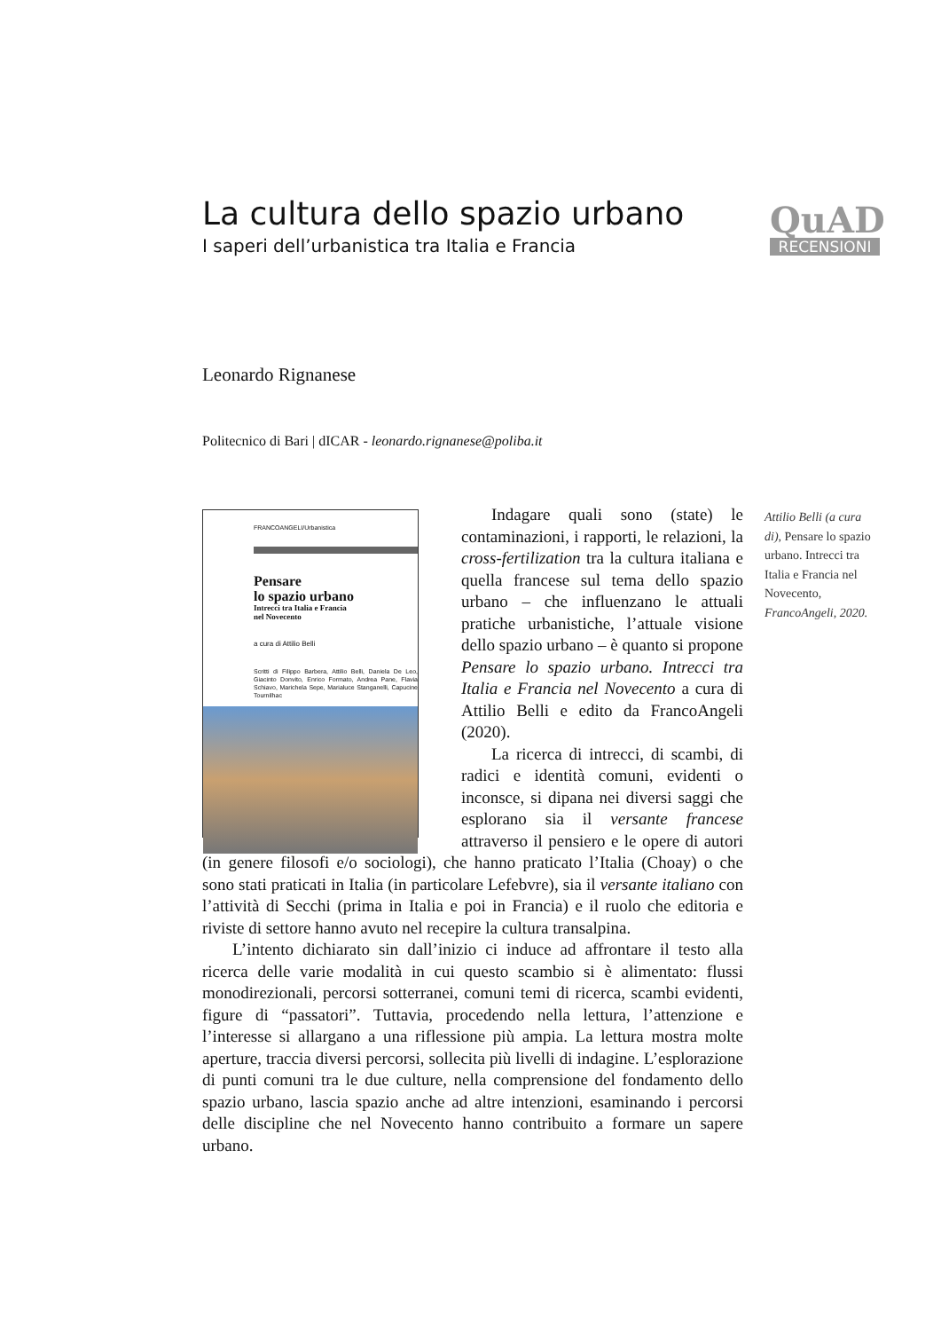La cultura dello spazio urbano
I saperi dell’urbanistica tra Italia e Francia
QuAD
RECENSIONI
Leonardo Rignanese
Politecnico di Bari | dICAR - leonardo.rignanese@poliba.it
Attilio Belli (a cura di), Pensare lo spazio urbano. Intrecci tra Italia e Francia nel Novecento, FrancoAngeli, 2020.
FRANCOANGELI/Urbanistica
Pensare
lo spazio urbano
Intrecci tra Italia e Francia
nel Novecento
a cura di Attilio Belli
Scritti di Filippo Barbera, Attilio Belli, Daniela De Leo, Giacinto Donvito, Enrico Formato, Andrea Pane, Flavia Schiavo, Marichela Sepe, Marialuce Stanganelli, Capucine Tournilhac
Indagare quali sono (state) le contaminazioni, i rapporti, le relazioni, la cross-fertilization tra la cultura italiana e quella francese sul tema dello spazio urbano – che influenzano le attuali pratiche urbanistiche, l’attuale visione dello spazio urbano – è quanto si propone Pensare lo spazio urbano. Intrecci tra Italia e Francia nel Novecento a cura di Attilio Belli e edito da FrancoAngeli (2020).
La ricerca di intrecci, di scambi, di radici e identità comuni, evidenti o inconsce, si dipana nei diversi saggi che esplorano sia il versante francese attraverso il pensiero e le opere di autori (in genere filosofi e/o sociologi), che hanno praticato l’Italia (Choay) o che sono stati praticati in Italia (in particolare Lefebvre), sia il versante italiano con l’attività di Secchi (prima in Italia e poi in Francia) e il ruolo che editoria e riviste di settore hanno avuto nel recepire la cultura transalpina.
L’intento dichiarato sin dall’inizio ci induce ad affrontare il testo alla ricerca delle varie modalità in cui questo scambio si è alimentato: flussi monodirezionali, percorsi sotterranei, comuni temi di ricerca, scambi evidenti, figure di “passatori”. Tuttavia, procedendo nella lettura, l’attenzione e l’interesse si allargano a una riflessione più ampia. La lettura mostra molte aperture, traccia diversi percorsi, sollecita più livelli di indagine. L’esplorazione di punti comuni tra le due culture, nella comprensione del fondamento dello spazio urbano, lascia spazio anche ad altre intenzioni, esaminando i percorsi delle discipline che nel Novecento hanno contribuito a formare un sapere urbano.